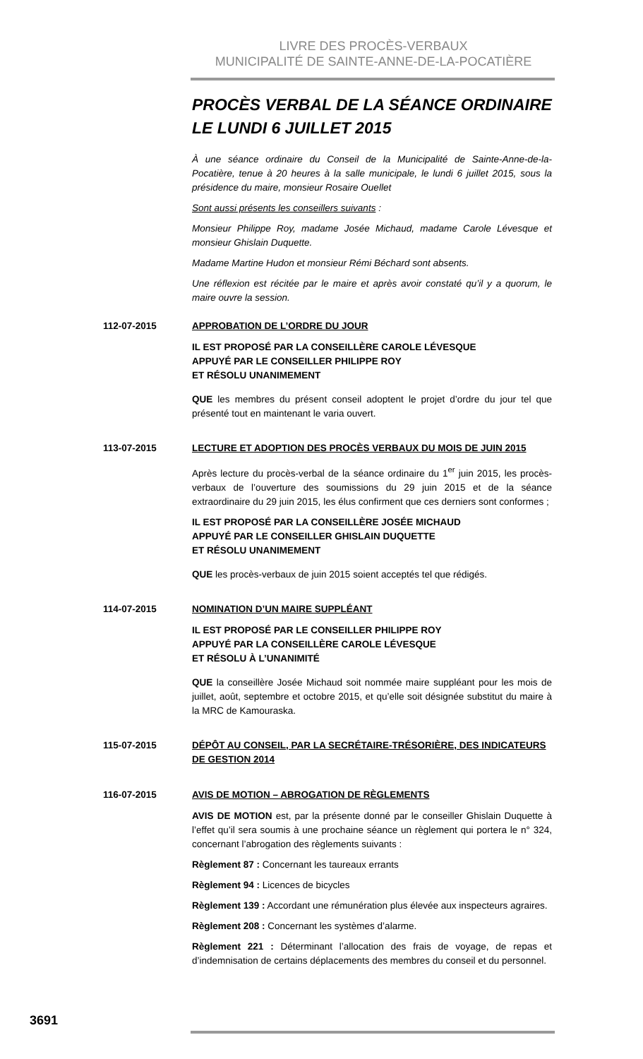LIVRE DES PROCÈS-VERBAUX
MUNICIPALITÉ DE SAINTE-ANNE-DE-LA-POCATIÈRE
PROCÈS VERBAL DE LA SÉANCE ORDINAIRE
LE LUNDI 6 JUILLET 2015
À une séance ordinaire du Conseil de la Municipalité de Sainte-Anne-de-la-Pocatière, tenue à 20 heures à la salle municipale, le lundi 6 juillet 2015, sous la présidence du maire, monsieur Rosaire Ouellet
Sont aussi présents les conseillers suivants :
Monsieur Philippe Roy, madame Josée Michaud, madame Carole Lévesque et monsieur Ghislain Duquette.
Madame Martine Hudon et monsieur Rémi Béchard sont absents.
Une réflexion est récitée par le maire et après avoir constaté qu’il y a quorum, le maire ouvre la session.
112-07-2015 APPROBATION DE L’ORDRE DU JOUR
IL EST PROPOSÉ PAR LA CONSEILLÈRE CAROLE LÉVESQUE
APPUYÉ PAR LE CONSEILLER PHILIPPE ROY
ET RÉSOLU UNANIMEMENT
QUE les membres du présent conseil adoptent le projet d’ordre du jour tel que présenté tout en maintenant le varia ouvert.
113-07-2015 LECTURE ET ADOPTION DES PROCÈS VERBAUX DU MOIS DE JUIN 2015
Après lecture du procès-verbal de la séance ordinaire du 1<sup>er</sup> juin 2015, les procès-verbaux de l’ouverture des soumissions du 29 juin 2015 et de la séance extraordinaire du 29 juin 2015, les élus confirment que ces derniers sont conformes ;
IL EST PROPOSÉ PAR LA CONSEILLÈRE JOSÉE MICHAUD
APPUYÉ PAR LE CONSEILLER GHISLAIN DUQUETTE
ET RÉSOLU UNANIMEMENT
QUE les procès-verbaux de juin 2015 soient acceptés tel que rédigés.
114-07-2015 NOMINATION D’UN MAIRE SUPPLÉANT
IL EST PROPOSÉ PAR LE CONSEILLER PHILIPPE ROY
APPUYÉ PAR LA CONSEILLÈRE CAROLE LÉVESQUE
ET RÉSOLU À L’UNANIMITÉ
QUE la conseillère Josée Michaud soit nommée maire suppléant pour les mois de juillet, août, septembre et octobre 2015, et qu’elle soit désignée substitut du maire à la MRC de Kamouraska.
115-07-2015 DÉPÔT AU CONSEIL, PAR LA SECRÉTAIRE-TRÉSORIÈRE, DES INDICATEURS DE GESTION 2014
116-07-2015 AVIS DE MOTION – ABROGATION DE RÈGLEMENTS
AVIS DE MOTION est, par la présente donné par le conseiller Ghislain Duquette à l’effet qu’il sera soumis à une prochaine séance un règlement qui portera le n° 324, concernant l’abrogation des règlements suivants :
Règlement 87 : Concernant les taureaux errants
Règlement 94 : Licences de bicycles
Règlement 139 : Accordant une rémunération plus élevée aux inspecteurs agraires.
Règlement 208 : Concernant les systèmes d’alarme.
Règlement 221 : Déterminant l’allocation des frais de voyage, de repas et d’indemnisation de certains déplacements des membres du conseil et du personnel.
3691